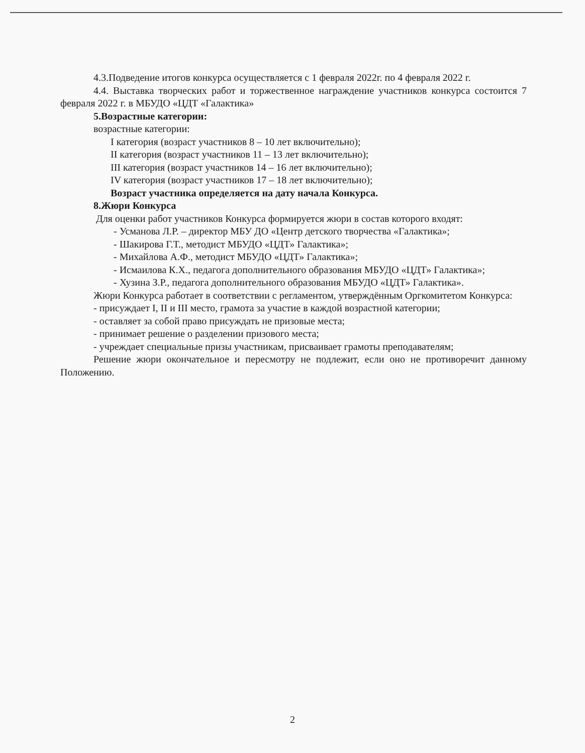4.3.Подведение итогов конкурса осуществляется с 1 февраля 2022г. по 4 февраля 2022 г.
4.4. Выставка творческих работ и торжественное награждение участников конкурса состоится 7 февраля 2022 г. в МБУДО «ЦДТ «Галактика»
5.Возрастные категории:
возрастные категории:
I категория (возраст участников 8 – 10 лет включительно);
II категория (возраст участников 11 – 13 лет включительно);
III категория (возраст участников 14 – 16 лет включительно);
IV категория (возраст участников 17 – 18 лет включительно);
Возраст участника определяется на дату начала Конкурса.
8.Жюри Конкурса
Для оценки работ участников Конкурса формируется жюри в состав которого входят:
- Усманова Л.Р. – директор МБУ ДО «Центр детского творчества «Галактика»;
- Шакирова Г.Т., методист МБУДО «ЦДТ» Галактика»;
- Михайлова А.Ф., методист МБУДО «ЦДТ» Галактика»;
- Исмаилова К.Х., педагога дополнительного образования МБУДО «ЦДТ» Галактика»;
- Хузина З.Р., педагога дополнительного образования МБУДО «ЦДТ» Галактика».
Жюри Конкурса работает в соответствии с регламентом, утверждённым Оргкомитетом Конкурса:
- присуждает I, II и III место, грамота за участие в каждой возрастной категории;
- оставляет за собой право присуждать не призовые места;
- принимает решение о разделении призового места;
- учреждает специальные призы участникам, присваивает грамоты преподавателям;
Решение жюри окончательное и пересмотру не подлежит, если оно не противоречит данному Положению.
2